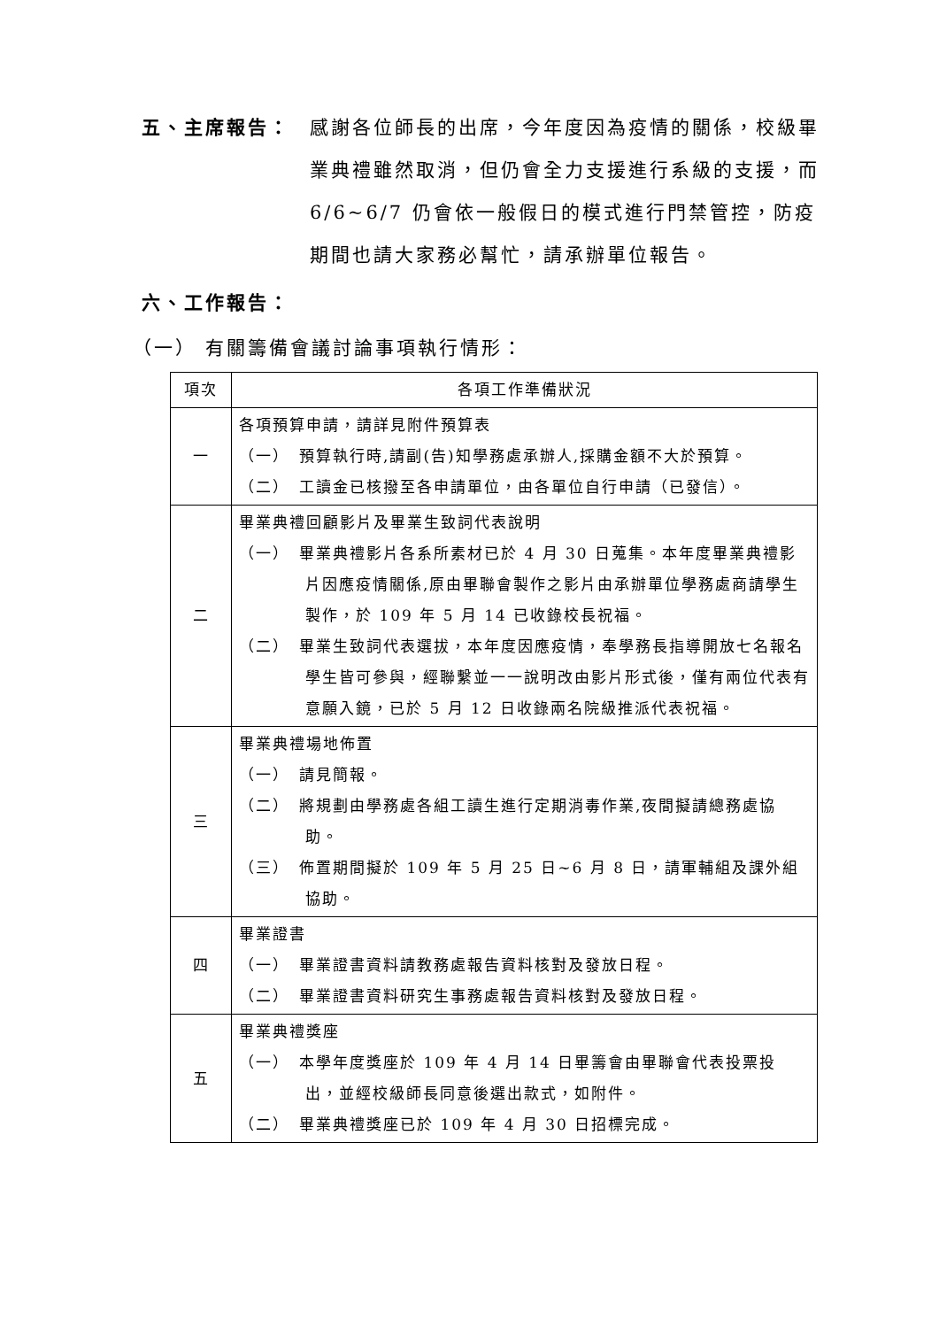五、主席報告： 感謝各位師長的出席，今年度因為疫情的關係，校級畢業典禮雖然取消，但仍會全力支援進行系級的支援，而 6/6~6/7 仍會依一般假日的模式進行門禁管控，防疫期間也請大家務必幫忙，請承辦單位報告。
六、工作報告：
（一） 有關籌備會議討論事項執行情形：
| 項次 | 各項工作準備狀況 |
| --- | --- |
| 一 | 各項預算申請，請詳見附件預算表 （一） 預算執行時,請副(告)知學務處承辦人,採購金額不大於預算。 （二） 工讀金已核撥至各申請單位，由各單位自行申請（已發信）。 |
| 二 | 畢業典禮回顧影片及畢業生致詞代表說明 （一） 畢業典禮影片各系所素材已於 4 月 30 日蒐集。本年度畢業典禮影片因應疫情關係,原由畢聯會製作之影片由承辦單位學務處商請學生製作，於 109 年 5 月 14 已收錄校長祝福。 （二） 畢業生致詞代表選拔，本年度因應疫情，奉學務長指導開放七名報名學生皆可參與，經聯繫並一一說明改由影片形式後，僅有兩位代表有意願入鏡，已於 5 月 12 日收錄兩名院級推派代表祝福。 |
| 三 | 畢業典禮場地佈置 （一） 請見簡報。 （二） 將規劃由學務處各組工讀生進行定期消毒作業,夜間擬請總務處協助。 （三） 佈置期間擬於 109 年 5 月 25 日~6 月 8 日，請軍輔組及課外組協助。 |
| 四 | 畢業證書 （一） 畢業證書資料請教務處報告資料核對及發放日程。 （二） 畢業證書資料研究生事務處報告資料核對及發放日程。 |
| 五 | 畢業典禮獎座 （一） 本學年度獎座於 109 年 4 月 14 日畢籌會由畢聯會代表投票投出，並經校級師長同意後選出款式，如附件。 （二） 畢業典禮獎座已於 109 年 4 月 30 日招標完成。 |